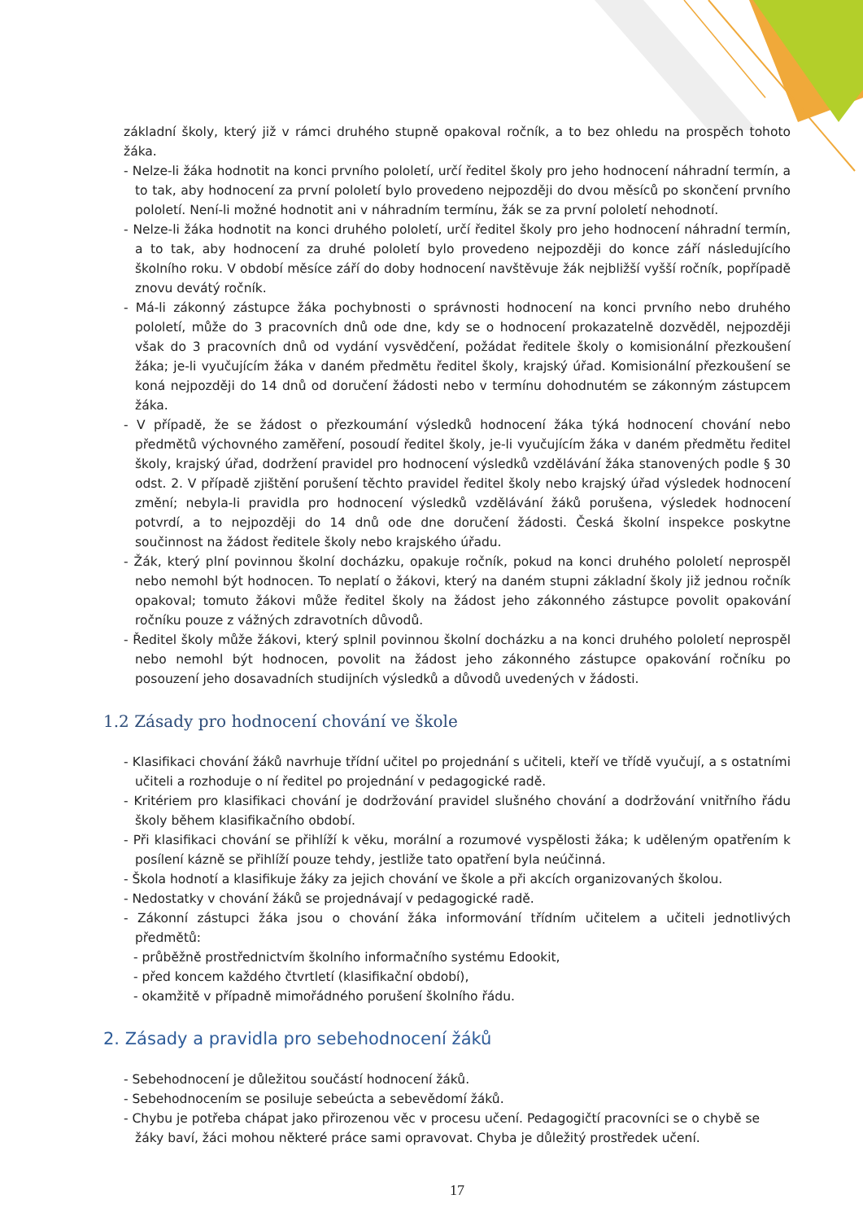základní školy, který již v rámci druhého stupně opakoval ročník, a to bez ohledu na prospěch tohoto žáka.
- Nelze-li žáka hodnotit na konci prvního pololetí, určí ředitel školy pro jeho hodnocení náhradní termín, a to tak, aby hodnocení za první pololetí bylo provedeno nejpozději do dvou měsíců po skončení prvního pololetí. Není-li možné hodnotit ani v náhradním termínu, žák se za první pololetí nehodnotí.
- Nelze-li žáka hodnotit na konci druhého pololetí, určí ředitel školy pro jeho hodnocení náhradní termín, a to tak, aby hodnocení za druhé pololetí bylo provedeno nejpozději do konce září následujícího školního roku. V období měsíce září do doby hodnocení navštěvuje žák nejbližší vyšší ročník, popřípadě znovu devátý ročník.
- Má-li zákonný zástupce žáka pochybnosti o správnosti hodnocení na konci prvního nebo druhého pololetí, může do 3 pracovních dnů ode dne, kdy se o hodnocení prokazatelně dozvěděl, nejpozději však do 3 pracovních dnů od vydání vysvědčení, požádat ředitele školy o komisionální přezkoušení žáka; je-li vyučujícím žáka v daném předmětu ředitel školy, krajský úřad. Komisionální přezkoušení se koná nejpozději do 14 dnů od doručení žádosti nebo v termínu dohodnutém se zákonným zástupcem žáka.
- V případě, že se žádost o přezkoumání výsledků hodnocení žáka týká hodnocení chování nebo předmětů výchovného zaměření, posoudí ředitel školy, je-li vyučujícím žáka v daném předmětu ředitel školy, krajský úřad, dodržení pravidel pro hodnocení výsledků vzdělávání žáka stanovených podle § 30 odst. 2. V případě zjištění porušení těchto pravidel ředitel školy nebo krajský úřad výsledek hodnocení změní; nebyla-li pravidla pro hodnocení výsledků vzdělávání žáků porušena, výsledek hodnocení potvrdí, a to nejpozději do 14 dnů ode dne doručení žádosti. Česká školní inspekce poskytne součinnost na žádost ředitele školy nebo krajského úřadu.
- Žák, který plní povinnou školní docházku, opakuje ročník, pokud na konci druhého pololetí neprospěl nebo nemohl být hodnocen. To neplatí o žákovi, který na daném stupni základní školy již jednou ročník opakoval; tomuto žákovi může ředitel školy na žádost jeho zákonného zástupce povolit opakování ročníku pouze z vážných zdravotních důvodů.
- Ředitel školy může žákovi, který splnil povinnou školní docházku a na konci druhého pololetí neprospěl nebo nemohl být hodnocen, povolit na žádost jeho zákonného zástupce opakování ročníku po posouzení jeho dosavadních studijních výsledků a důvodů uvedených v žádosti.
1.2 Zásady pro hodnocení chování ve škole
- Klasifikaci chování žáků navrhuje třídní učitel po projednání s učiteli, kteří ve třídě vyučují, a s ostatními učiteli a rozhoduje o ní ředitel po projednání v pedagogické radě.
- Kritériem pro klasifikaci chování je dodržování pravidel slušného chování a dodržování vnitřního řádu školy během klasifikačního období.
- Při klasifikaci chování se přihlíží k věku, morální a rozumové vyspělosti žáka; k uděleným opatřením k posílení kázně se přihlíží pouze tehdy, jestliže tato opatření byla neúčinná.
- Škola hodnotí a klasifikuje žáky za jejich chování ve škole a při akcích organizovaných školou.
- Nedostatky v chování žáků se projednávají v pedagogické radě.
- Zákonní zástupci žáka jsou o chování žáka informování třídním učitelem a učiteli jednotlivých předmětů:
- průběžně prostřednictvím školního informačního systému Edookit,
- před koncem každého čtvrtletí (klasifikační období),
- okamžitě v případně mimořádného porušení školního řádu.
2. Zásady a pravidla pro sebehodnocení žáků
- Sebehodnocení je důležitou součástí hodnocení žáků.
- Sebehodnocením se posiluje sebeúcta a sebevědomí žáků.
- Chybu je potřeba chápat jako přirozenou věc v procesu učení. Pedagogičtí pracovníci se o chybě se žáky baví, žáci mohou některé práce sami opravovat. Chyba je důležitý prostředek učení.
17